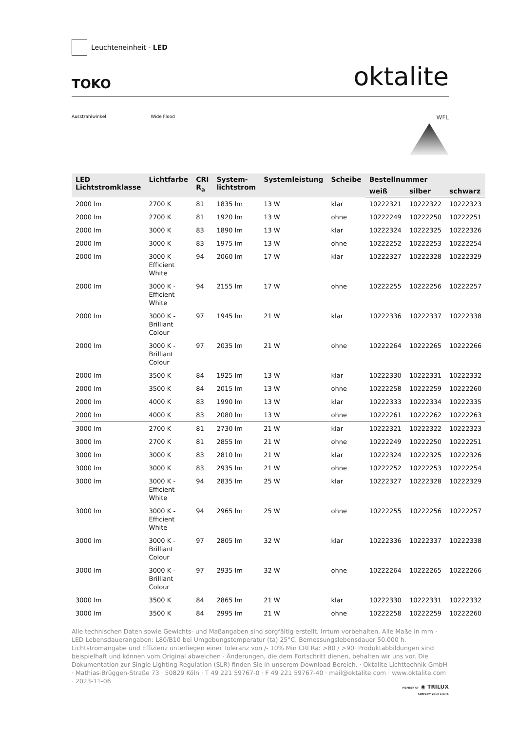Leuchteneinheit - LED
TOKO
oktalite
Ausstrahlwinkel Wide Flood
WFL
| LED Lichtstromklasse | Lichtfarbe | CRI R<sub>a</sub> | System- lichtstrom | Systemleistung | Scheibe | Bestellnummer | | |
| --- | --- | --- | --- | --- | --- | --- | --- | --- |
| | | | | | | weiß | silber | schwarz |
| 2000 lm | 2700 K | 81 | 1835 lm | 13 W | klar | 10222321 | 10222322 | 10222323 |
| 2000 lm | 2700 K | 81 | 1920 lm | 13 W | ohne | 10222249 | 10222250 | 10222251 |
| 2000 lm | 3000 K | 83 | 1890 lm | 13 W | klar | 10222324 | 10222325 | 10222326 |
| 2000 lm | 3000 K | 83 | 1975 lm | 13 W | ohne | 10222252 | 10222253 | 10222254 |
| 2000 lm | 3000 K - Efficient White | 94 | 2060 lm | 17 W | klar | 10222327 | 10222328 | 10222329 |
| 2000 lm | 3000 K - Efficient White | 94 | 2155 lm | 17 W | ohne | 10222255 | 10222256 | 10222257 |
| 2000 lm | 3000 K - Brilliant Colour | 97 | 1945 lm | 21 W | klar | 10222336 | 10222337 | 10222338 |
| 2000 lm | 3000 K - Brilliant Colour | 97 | 2035 lm | 21 W | ohne | 10222264 | 10222265 | 10222266 |
| 2000 lm | 3500 K | 84 | 1925 lm | 13 W | klar | 10222330 | 10222331 | 10222332 |
| 2000 lm | 3500 K | 84 | 2015 lm | 13 W | ohne | 10222258 | 10222259 | 10222260 |
| 2000 lm | 4000 K | 83 | 1990 lm | 13 W | klar | 10222333 | 10222334 | 10222335 |
| 2000 lm | 4000 K | 83 | 2080 lm | 13 W | ohne | 10222261 | 10222262 | 10222263 |
| 3000 lm | 2700 K | 81 | 2730 lm | 21 W | klar | 10222321 | 10222322 | 10222323 |
| 3000 lm | 2700 K | 81 | 2855 lm | 21 W | ohne | 10222249 | 10222250 | 10222251 |
| 3000 lm | 3000 K | 83 | 2810 lm | 21 W | klar | 10222324 | 10222325 | 10222326 |
| 3000 lm | 3000 K | 83 | 2935 lm | 21 W | ohne | 10222252 | 10222253 | 10222254 |
| 3000 lm | 3000 K - Efficient White | 94 | 2835 lm | 25 W | klar | 10222327 | 10222328 | 10222329 |
| 3000 lm | 3000 K - Efficient White | 94 | 2965 lm | 25 W | ohne | 10222255 | 10222256 | 10222257 |
| 3000 lm | 3000 K - Brilliant Colour | 97 | 2805 lm | 32 W | klar | 10222336 | 10222337 | 10222338 |
| 3000 lm | 3000 K - Brilliant Colour | 97 | 2935 lm | 32 W | ohne | 10222264 | 10222265 | 10222266 |
| 3000 lm | 3500 K | 84 | 2865 lm | 21 W | klar | 10222330 | 10222331 | 10222332 |
| 3000 lm | 3500 K | 84 | 2995 lm | 21 W | ohne | 10222258 | 10222259 | 10222260 |
Alle technischen Daten sowie Gewichts- und Maßangaben sind sorgfältig erstellt. Irrtum vorbehalten. Alle Maße in mm · LED Lebensdauerangaben: L80/B10 bei Umgebungstemperatur (ta) 25°C. Bemessungslebensdauer 50.000 h. Lichtstromangabe und Effizienz unterliegen einer Toleranz von /- 10% Min CRI Ra: >80 / >90· Produktabbildungen sind beispielhaft und können vom Original abweichen · Änderungen, die dem Fortschritt dienen, behalten wir uns vor. Die Dokumentation zur Single Lighting Regulation (SLR) finden Sie in unserem Download Bereich. · Oktalite Lichttechnik GmbH · Mathias-Brüggen-Straße 73 · 50829 Köln · T 49 221 59767-0 · F 49 221 59767-40 · mail@oktalite.com · www.oktalite.com · 2023-11-06
MEMBER OF ◉ TRILUX
SIMPLIFY YOUR LIGHT.